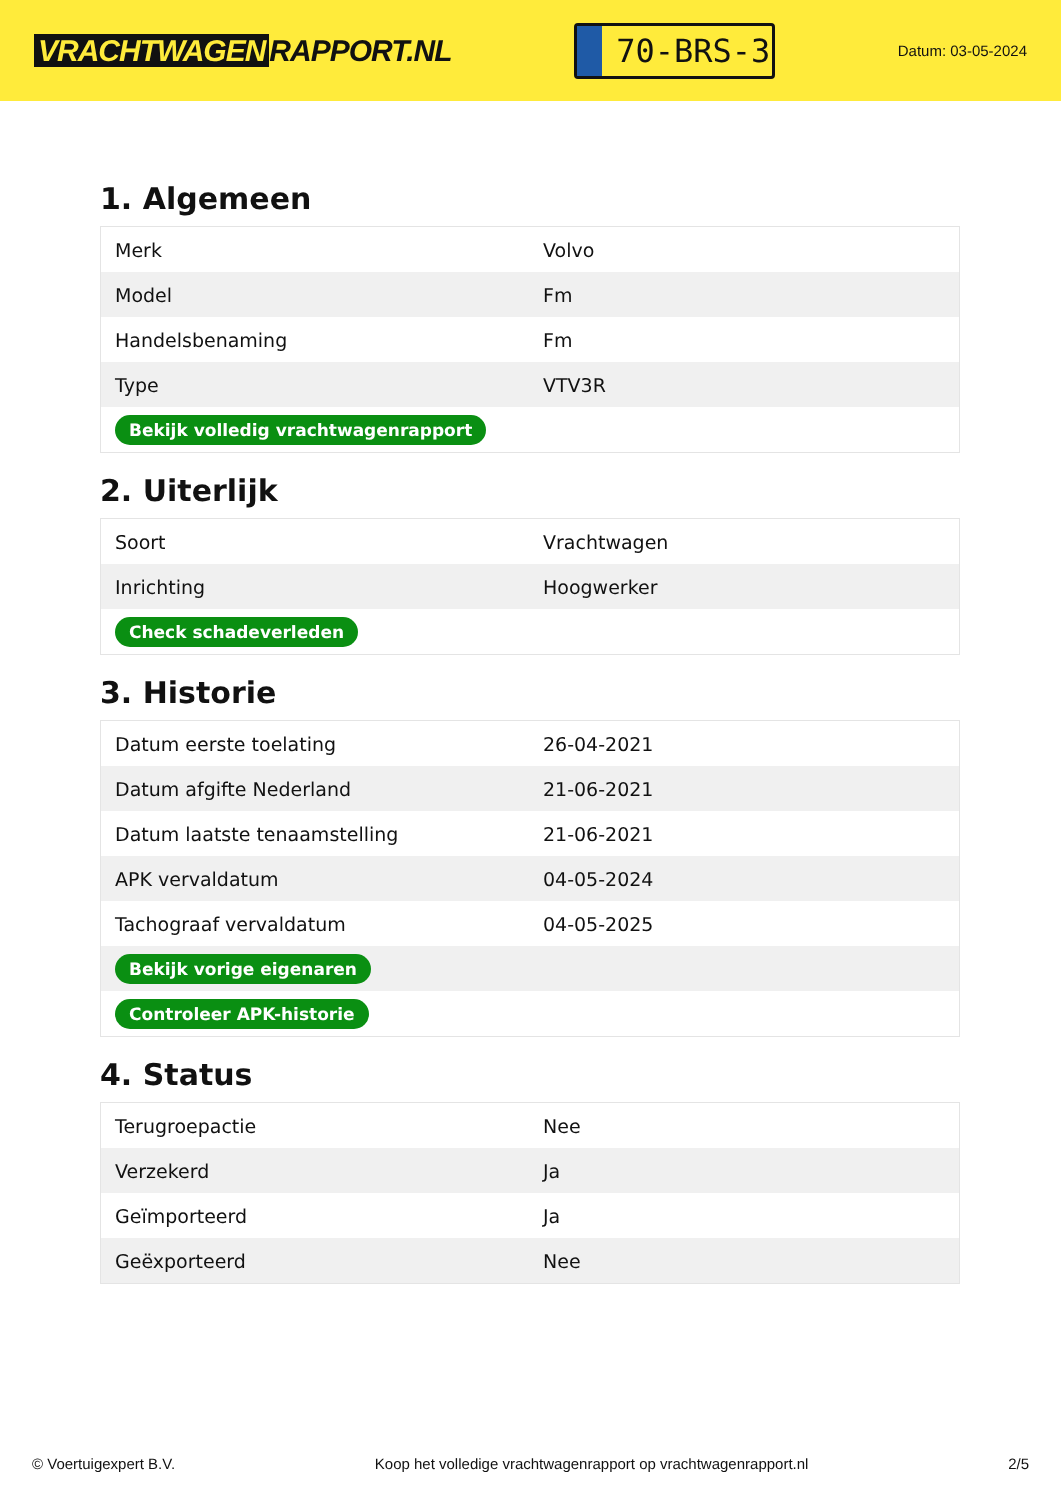VRACHTWAGEN RAPPORT.NL
70-BRS-3
Datum: 03-05-2024
1. Algemeen
| Merk | Volvo |
| Model | Fm |
| Handelsbenaming | Fm |
| Type | VTV3R |
| Bekijk volledig vrachtwagenrapport | |
2. Uiterlijk
| Soort | Vrachtwagen |
| Inrichting | Hoogwerker |
| Check schadeverleden | |
3. Historie
| Datum eerste toelating | 26-04-2021 |
| Datum afgifte Nederland | 21-06-2021 |
| Datum laatste tenaamstelling | 21-06-2021 |
| APK vervaldatum | 04-05-2024 |
| Tachograaf vervaldatum | 04-05-2025 |
| Bekijk vorige eigenaren | |
| Controleer APK-historie | |
4. Status
| Terugroepactie | Nee |
| Verzekerd | Ja |
| Geïmporteerd | Ja |
| Geëxporteerd | Nee |
© Voertuigexpert B.V. Koop het volledige vrachtwagenrapport op vrachtwagenrapport.nl 2/5